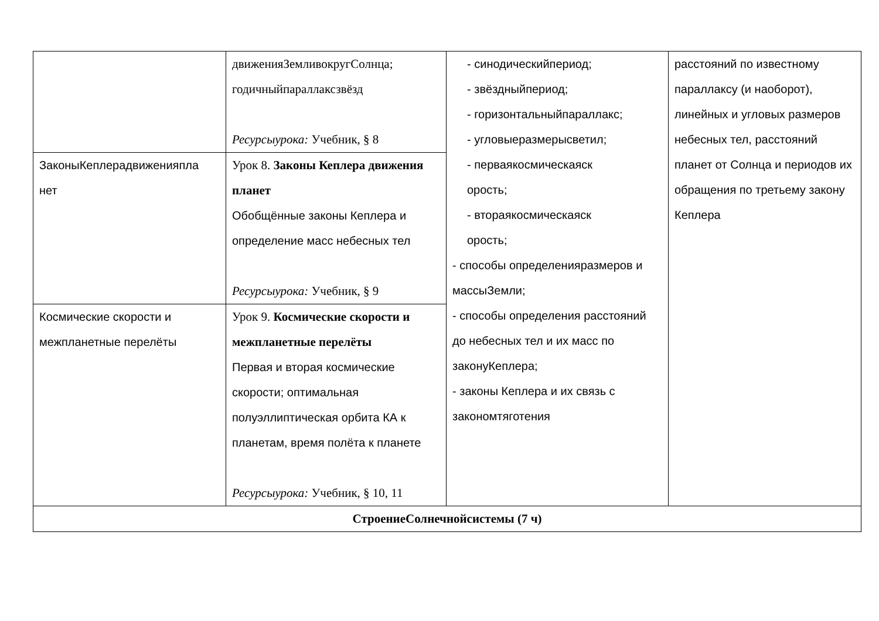| | движенияЗемливокругСолнца; годичныйпараллаксзвёзд Ресурсыурока: Учебник, § 8 | - синодическийпериод; - звёздныйпериод; - горизонтальныйпараллакс; - угловыеразмерысветил; - перваякосмическаяск орость; - втораякосмическаяск орость; - способы определенияразмеров и массыЗемли; - способы определения расстояний до небесных тел и их масс по законуКеплера; - законы Кеплера и их связь с закономтяготения | расстояний по известному параллаксу (и наоборот), линейных и угловых размеров небесных тел, расстояний планет от Солнца и периодов их обращения по третьему закону Кеплера |
| ЗаконыКеплерадвиженияпла нет | Урок 8. Законы Кеплера движения планет Обобщённые законы Кеплера и определение масс небесных тел Ресурсыурока: Учебник, § 9 | | |
| Космические скорости и межпланетные перелёты | Урок 9. Космические скорости и межпланетные перелёты Первая и вторая космические скорости; оптимальная полуэллиптическая орбита КА к планетам, время полёта к планете Ресурсыурока: Учебник, § 10, 11 | | |
| СтроениеСолнечнойсистемы (7 ч) | | | |